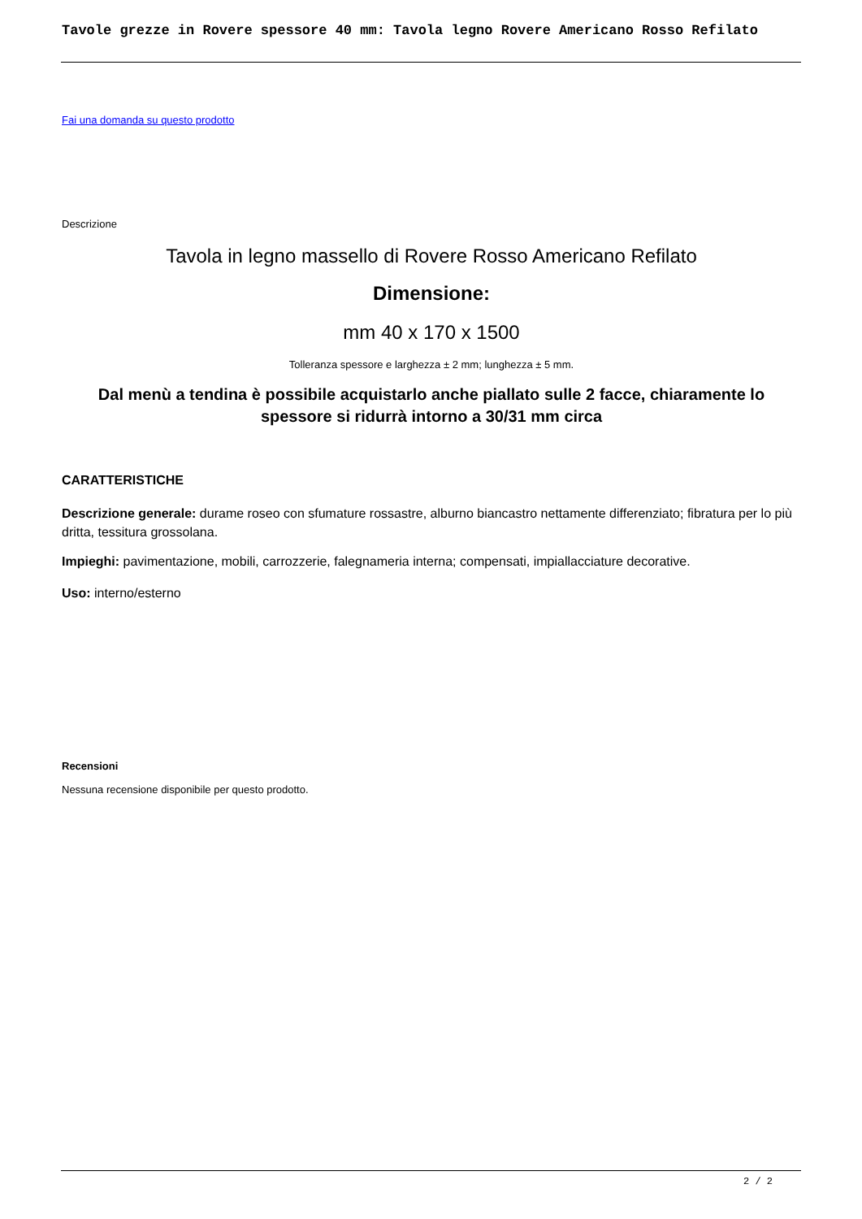Tavole grezze in Rovere spessore 40 mm: Tavola legno Rovere Americano Rosso Refilato
Fai una domanda su questo prodotto
Descrizione
Tavola in legno massello di Rovere Rosso Americano Refilato
Dimensione:
mm 40 x 170 x 1500
Tolleranza spessore e larghezza ± 2 mm; lunghezza ± 5 mm.
Dal menù a tendina è possibile acquistarlo anche piallato sulle 2 facce, chiaramente lo spessore si ridurrà intorno a 30/31 mm circa
CARATTERISTICHE
Descrizione generale: durame roseo con sfumature rossastre, alburno biancastro nettamente differenziato; fibratura per lo più dritta, tessitura grossolana.
Impieghi: pavimentazione, mobili, carrozzerie, falegnameria interna; compensati, impiallacciature decorative.
Uso: interno/esterno
Recensioni
Nessuna recensione disponibile per questo prodotto.
2 / 2